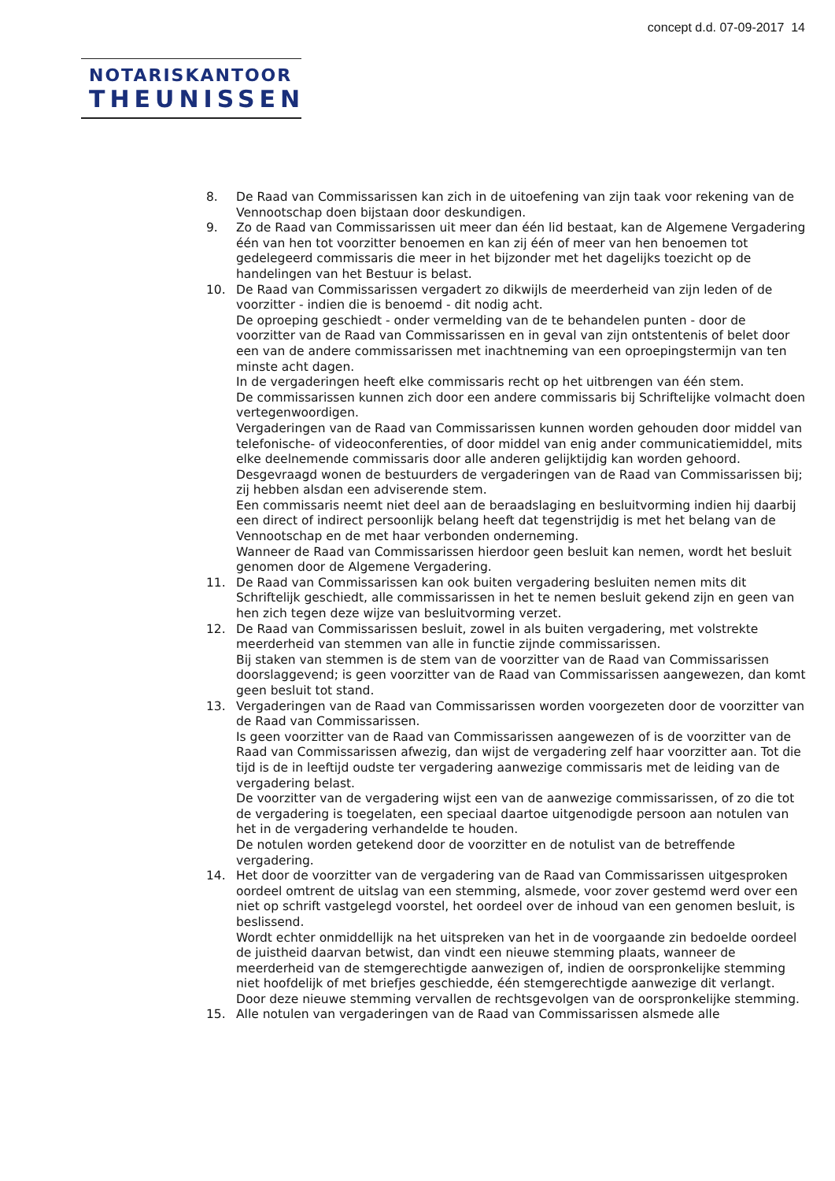concept d.d. 07-09-2017 14
NOTARISKANTOOR
THEUNISSEN
8. De Raad van Commissarissen kan zich in de uitoefening van zijn taak voor rekening van de Vennootschap doen bijstaan door deskundigen.
9. Zo de Raad van Commissarissen uit meer dan één lid bestaat, kan de Algemene Vergadering één van hen tot voorzitter benoemen en kan zij één of meer van hen benoemen tot gedelegeerd commissaris die meer in het bijzonder met het dagelijks toezicht op de handelingen van het Bestuur is belast.
10. De Raad van Commissarissen vergadert zo dikwijls de meerderheid van zijn leden of de voorzitter - indien die is benoemd - dit nodig acht.
De oproeping geschiedt - onder vermelding van de te behandelen punten - door de voorzitter van de Raad van Commissarissen en in geval van zijn ontstentenis of belet door een van de andere commissarissen met inachtneming van een oproepingstermijn van ten minste acht dagen.
In de vergaderingen heeft elke commissaris recht op het uitbrengen van één stem.
De commissarissen kunnen zich door een andere commissaris bij Schriftelijke volmacht doen vertegenwoordigen.
Vergaderingen van de Raad van Commissarissen kunnen worden gehouden door middel van telefonische- of videoconferenties, of door middel van enig ander communicatiemiddel, mits elke deelnemende commissaris door alle anderen gelijktijdig kan worden gehoord.
Desgevraagd wonen de bestuurders de vergaderingen van de Raad van Commissarissen bij; zij hebben alsdan een adviserende stem.
Een commissaris neemt niet deel aan de beraadslaging en besluitvorming indien hij daarbij een direct of indirect persoonlijk belang heeft dat tegenstrijdig is met het belang van de Vennootschap en de met haar verbonden onderneming.
Wanneer de Raad van Commissarissen hierdoor geen besluit kan nemen, wordt het besluit genomen door de Algemene Vergadering.
11. De Raad van Commissarissen kan ook buiten vergadering besluiten nemen mits dit Schriftelijk geschiedt, alle commissarissen in het te nemen besluit gekend zijn en geen van hen zich tegen deze wijze van besluitvorming verzet.
12. De Raad van Commissarissen besluit, zowel in als buiten vergadering, met volstrekte meerderheid van stemmen van alle in functie zijnde commissarissen.
Bij staken van stemmen is de stem van de voorzitter van de Raad van Commissarissen doorslaggevend; is geen voorzitter van de Raad van Commissarissen aangewezen, dan komt geen besluit tot stand.
13. Vergaderingen van de Raad van Commissarissen worden voorgezeten door de voorzitter van de Raad van Commissarissen.
Is geen voorzitter van de Raad van Commissarissen aangewezen of is de voorzitter van de Raad van Commissarissen afwezig, dan wijst de vergadering zelf haar voorzitter aan. Tot die tijd is de in leeftijd oudste ter vergadering aanwezige commissaris met de leiding van de vergadering belast.
De voorzitter van de vergadering wijst een van de aanwezige commissarissen, of zo die tot de vergadering is toegelaten, een speciaal daartoe uitgenodigde persoon aan notulen van het in de vergadering verhandelde te houden.
De notulen worden getekend door de voorzitter en de notulist van de betreffende vergadering.
14. Het door de voorzitter van de vergadering van de Raad van Commissarissen uitgesproken oordeel omtrent de uitslag van een stemming, alsmede, voor zover gestemd werd over een niet op schrift vastgelegd voorstel, het oordeel over de inhoud van een genomen besluit, is beslissend.
Wordt echter onmiddellijk na het uitspreken van het in de voorgaande zin bedoelde oordeel de juistheid daarvan betwist, dan vindt een nieuwe stemming plaats, wanneer de meerderheid van de stemgerechtigde aanwezigen of, indien de oorspronkelijke stemming niet hoofdelijk of met briefjes geschiedde, één stemgerechtigde aanwezige dit verlangt. Door deze nieuwe stemming vervallen de rechtsgevolgen van de oorspronkelijke stemming.
15. Alle notulen van vergaderingen van de Raad van Commissarissen alsmede alle